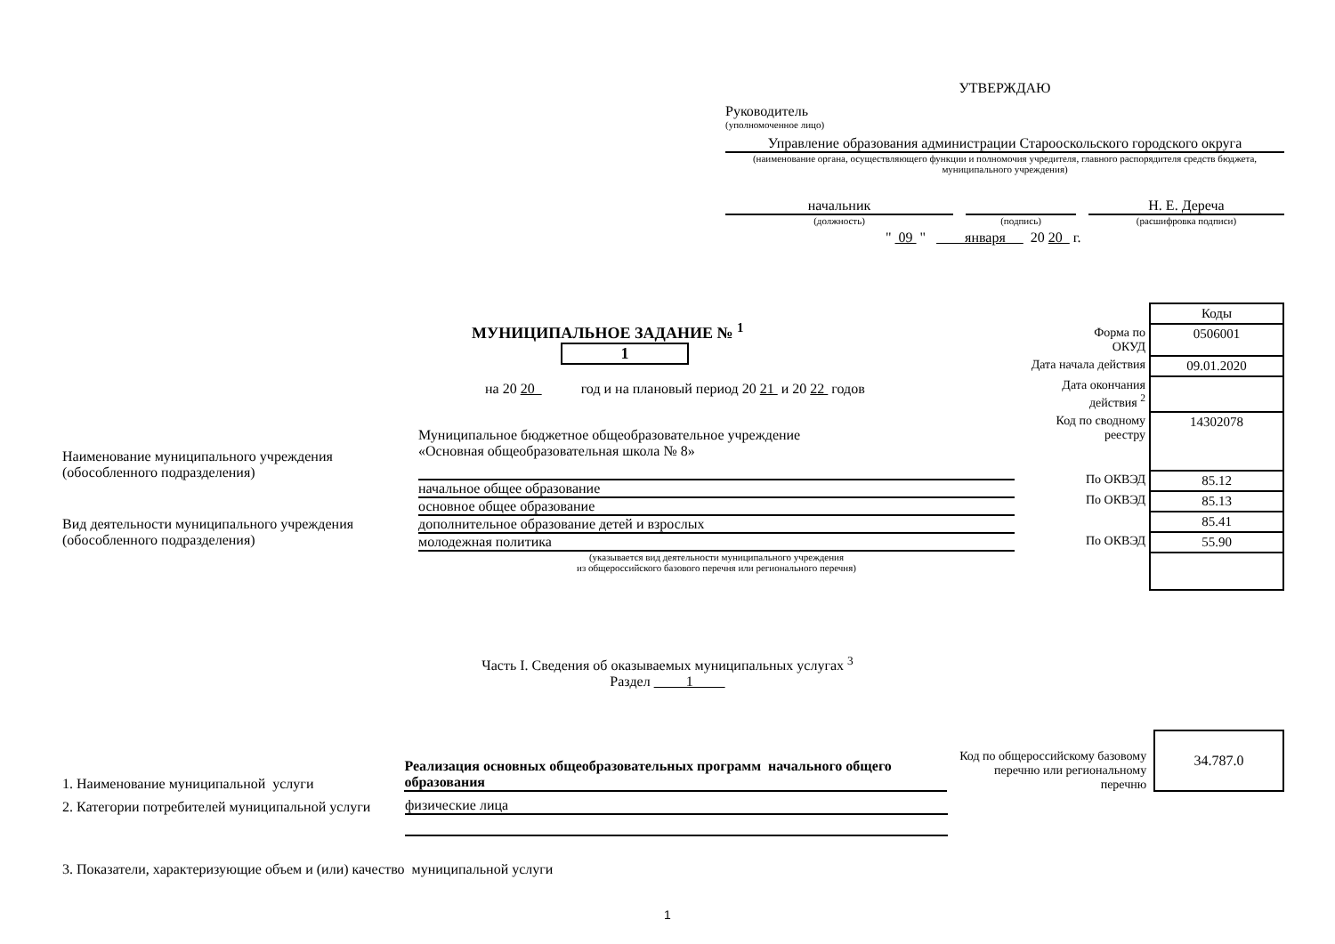УТВЕРЖДАЮ
Руководитель
(уполномоченное лицо)
Управление образования администрации Старооскольского городского округа
(наименование органа, осуществляющего функции и полномочия учредителя, главного распорядителя средств бюджета, муниципального учреждения)
начальник
(должность)
(подпись)
Н. Е. Дереча
(расшифровка подписи)
" 09 " января 20 20 г.
МУНИЦИПАЛЬНОЕ ЗАДАНИЕ № <sup>1</sup> 1
на 20 20 год и на плановый период 20 21 и 20 22 годов
| | Коды |
| Форма по ОКУД | 0506001 |
| Дата начала действия | 09.01.2020 |
| Дата окончания действия <sup>2</sup> | |
| Код по сводному реестру | 14302078 |
| По ОКВЭД | 85.12 |
| По ОКВЭД | 85.13 |
| | 85.41 |
| По ОКВЭД | 55.90 |
Наименование муниципального учреждения
(обособленного подразделения)
Муниципальное бюджетное общеобразовательное учреждение
«Основная общеобразовательная школа № 8»
Вид деятельности муниципального учреждения
(обособленного подразделения)
начальное общее образование
основное общее образование
дополнительное образование детей и взрослых
молодежная политика
(указывается вид деятельности муниципального учреждения
из общероссийского базового перечня или регионального перечня)
Часть I. Сведения об оказываемых муниципальных услугах <sup>3</sup>
Раздел 1
1. Наименование муниципальной услуги
Реализация основных общеобразовательных программ начального общего образования
Код по общероссийскому базовому перечню или региональному перечню
34.787.0
2. Категории потребителей муниципальной услуги
физические лица
3. Показатели, характеризующие объем и (или) качество муниципальной услуги
1